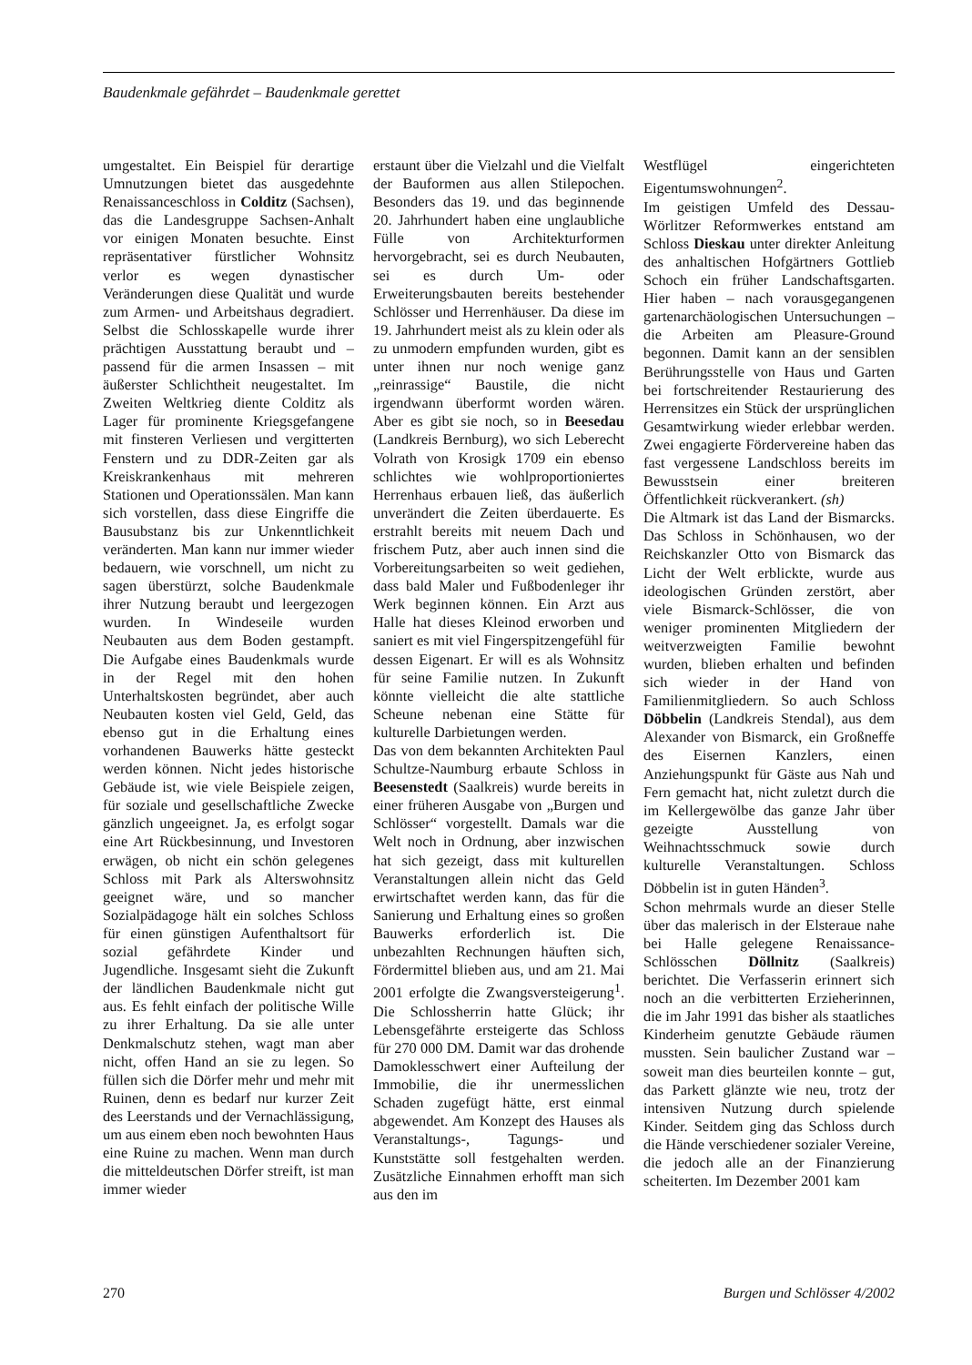Baudenkmale gefährdet – Baudenkmale gerettet
umgestaltet. Ein Beispiel für derartige Umnutzungen bietet das ausgedehnte Renaissanceschloss in Colditz (Sachsen), das die Landesgruppe Sachsen-Anhalt vor einigen Monaten besuchte. Einst repräsentativer fürstlicher Wohnsitz verlor es wegen dynastischer Veränderungen diese Qualität und wurde zum Armen- und Arbeitshaus degradiert. Selbst die Schlosskapelle wurde ihrer prächtigen Ausstattung beraubt und – passend für die armen Insassen – mit äußerster Schlichtheit neugestaltet. Im Zweiten Weltkrieg diente Colditz als Lager für prominente Kriegsgefangene mit finsteren Verliesen und vergitterten Fenstern und zu DDR-Zeiten gar als Kreiskrankenhaus mit mehreren Stationen und Operationssälen. Man kann sich vorstellen, dass diese Eingriffe die Bausubstanz bis zur Unkenntlichkeit veränderten. Man kann nur immer wieder bedauern, wie vorschnell, um nicht zu sagen überstürzt, solche Baudenkmale ihrer Nutzung beraubt und leergezogen wurden. In Windeseile wurden Neubauten aus dem Boden gestampft. Die Aufgabe eines Baudenkmals wurde in der Regel mit den hohen Unterhaltskosten begründet, aber auch Neubauten kosten viel Geld, Geld, das ebenso gut in die Erhaltung eines vorhandenen Bauwerks hätte gesteckt werden können. Nicht jedes historische Gebäude ist, wie viele Beispiele zeigen, für soziale und gesellschaftliche Zwecke gänzlich ungeeignet. Ja, es erfolgt sogar eine Art Rückbesinnung, und Investoren erwägen, ob nicht ein schön gelegenes Schloss mit Park als Alterswohnsitz geeignet wäre, und so mancher Sozialpädagoge hält ein solches Schloss für einen günstigen Aufenthaltsort für sozial gefährdete Kinder und Jugendliche. Insgesamt sieht die Zukunft der ländlichen Baudenkmale nicht gut aus. Es fehlt einfach der politische Wille zu ihrer Erhaltung. Da sie alle unter Denkmalschutz stehen, wagt man aber nicht, offen Hand an sie zu legen. So füllen sich die Dörfer mehr und mehr mit Ruinen, denn es bedarf nur kurzer Zeit des Leerstands und der Vernachlässigung, um aus einem eben noch bewohnten Haus eine Ruine zu machen. Wenn man durch die mitteldeutschen Dörfer streift, ist man immer wieder
erstaunt über die Vielzahl und die Vielfalt der Bauformen aus allen Stilepochen. Besonders das 19. und das beginnende 20. Jahrhundert haben eine unglaubliche Fülle von Architekturformen hervorgebracht, sei es durch Neubauten, sei es durch Um- oder Erweiterungsbauten bereits bestehender Schlösser und Herrenhäuser. Da diese im 19. Jahrhundert meist als zu klein oder als zu unmodern empfunden wurden, gibt es unter ihnen nur noch wenige ganz „reinrassige“ Baustile, die nicht irgendwann überformt worden wären. Aber es gibt sie noch, so in Beesedau (Landkreis Bernburg), wo sich Leberecht Volrath von Krosigk 1709 ein ebenso schlichtes wie wohlproportioniertes Herrenhaus erbauen ließ, das äußerlich unverändert die Zeiten überdauerte. Es erstrahlt bereits mit neuem Dach und frischem Putz, aber auch innen sind die Vorbereitungsarbeiten so weit gediehen, dass bald Maler und Fußbodenleger ihr Werk beginnen können. Ein Arzt aus Halle hat dieses Kleinod erworben und saniert es mit viel Fingerspitzengefühl für dessen Eigenart. Er will es als Wohnsitz für seine Familie nutzen. In Zukunft könnte vielleicht die alte stattliche Scheune nebenan eine Stätte für kulturelle Darbietungen werden.
Das von dem bekannten Architekten Paul Schultze-Naumburg erbaute Schloss in Beesenstedt (Saalkreis) wurde bereits in einer früheren Ausgabe von „Burgen und Schlösser“ vorgestellt. Damals war die Welt noch in Ordnung, aber inzwischen hat sich gezeigt, dass mit kulturellen Veranstaltungen allein nicht das Geld erwirtschaftet werden kann, das für die Sanierung und Erhaltung eines so großen Bauwerks erforderlich ist. Die unbezahlten Rechnungen häuften sich, Fördermittel blieben aus, und am 21. Mai 2001 erfolgte die Zwangsversteigerung<sup>1</sup>. Die Schlossherrin hatte Glück; ihr Lebensgefährte ersteigerte das Schloss für 270 000 DM. Damit war das drohende Damoklesschwert einer Aufteilung der Immobilie, die ihr unermesslichen Schaden zugefügt hätte, erst einmal abgewendet. Am Konzept des Hauses als Veranstaltungs-, Tagungs- und Kunststätte soll festgehalten werden. Zusätzliche Einnahmen erhofft man sich aus den im
Westflügel eingerichteten Eigentumswohnungen<sup>2</sup>.
Im geistigen Umfeld des Dessau-Wörlitzer Reformwerkes entstand am Schloss Dieskau unter direkter Anleitung des anhaltischen Hofgärtners Gottlieb Schoch ein früher Landschaftsgarten. Hier haben – nach vorausgegangenen gartenarchäologischen Untersuchungen – die Arbeiten am Pleasure-Ground begonnen. Damit kann an der sensiblen Berührungsstelle von Haus und Garten bei fortschreitender Restaurierung des Herrensitzes ein Stück der ursprünglichen Gesamtwirkung wieder erlebbar werden. Zwei engagierte Fördervereine haben das fast vergessene Landschloss bereits im Bewusstsein einer breiteren Öffentlichkeit rückverankert. (sh)
Die Altmark ist das Land der Bismarcks. Das Schloss in Schönhausen, wo der Reichskanzler Otto von Bismarck das Licht der Welt erblickte, wurde aus ideologischen Gründen zerstört, aber viele Bismarck-Schlösser, die von weniger prominenten Mitgliedern der weitverzweigten Familie bewohnt wurden, blieben erhalten und befinden sich wieder in der Hand von Familienmitgliedern. So auch Schloss Döbbelin (Landkreis Stendal), aus dem Alexander von Bismarck, ein Großneffe des Eisernen Kanzlers, einen Anziehungspunkt für Gäste aus Nah und Fern gemacht hat, nicht zuletzt durch die im Kellergewölbe das ganze Jahr über gezeigte Ausstellung von Weihnachtsschmuck sowie durch kulturelle Veranstaltungen. Schloss Döbbelin ist in guten Händen<sup>3</sup>.
Schon mehrmals wurde an dieser Stelle über das malerisch in der Elsteraue nahe bei Halle gelegene Renaissance-Schlösschen Döllnitz (Saalkreis) berichtet. Die Verfasserin erinnert sich noch an die verbitterten Erzieherinnen, die im Jahr 1991 das bisher als staatliches Kinderheim genutzte Gebäude räumen mussten. Sein baulicher Zustand war – soweit man dies beurteilen konnte – gut, das Parkett glänzte wie neu, trotz der intensiven Nutzung durch spielende Kinder. Seitdem ging das Schloss durch die Hände verschiedener sozialer Vereine, die jedoch alle an der Finanzierung scheiterten. Im Dezember 2001 kam
270 Burgen und Schlösser 4/2002